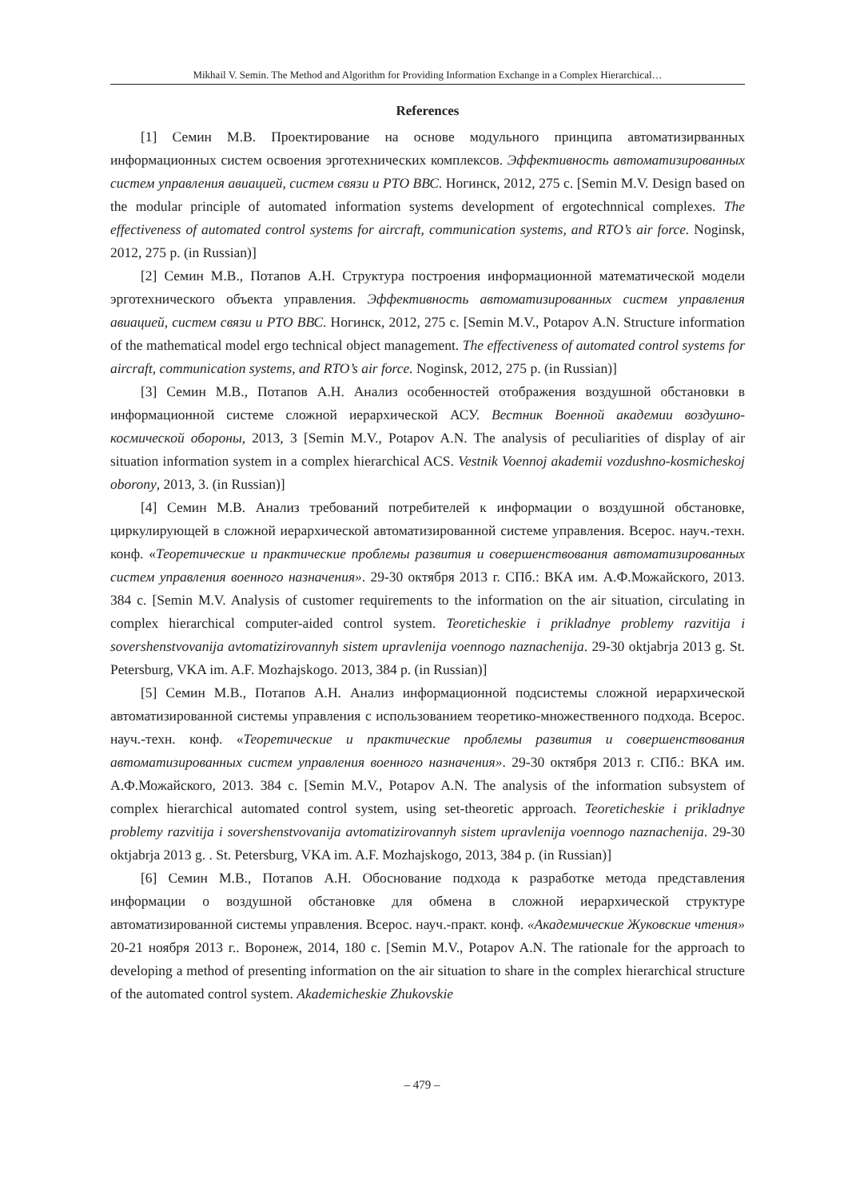Mikhail V. Semin. The Method and Algorithm for Providing Information Exchange in a Complex Hierarchical…
References
[1] Семин М.В. Проектирование на основе модульного принципа автоматизирванных информационных систем освоения эрготехнических комплексов. Эффективность автоматизированных систем управления авиацией, систем связи и РТО ВВС. Ногинск, 2012, 275 с. [Semin M.V. Design based on the modular principle of automated information systems development of ergotechnnical complexes. The effectiveness of automated control systems for aircraft, communication systems, and RTO’s air force. Noginsk, 2012, 275 p. (in Russian)]
[2] Семин М.В., Потапов А.Н. Структура построения информационной математической модели эрготехнического объекта управления. Эффективность автоматизированных систем управления авиацией, систем связи и РТО ВВС. Ногинск, 2012, 275 с. [Semin M.V., Potapov A.N. Structure information of the mathematical model ergo technical object management. The effectiveness of automated control systems for aircraft, communication systems, and RTO’s air force. Noginsk, 2012, 275 p. (in Russian)]
[3] Семин М.В., Потапов А.Н. Анализ особенностей отображения воздушной обстановки в информационной системе сложной иерархической АСУ. Вестник Военной академии воздушно-космической обороны, 2013, 3 [Semin M.V., Potapov A.N. The analysis of peculiarities of display of air situation information system in a complex hierarchical ACS. Vestnik Voennoj akademii vozdushno-kosmicheskoj oborony, 2013, 3. (in Russian)]
[4] Семин М.В. Анализ требований потребителей к информации о воздушной обстановке, циркулирующей в сложной иерархической автоматизированной системе управления. Всерос. науч.-техн. конф. «Теоретические и практические проблемы развития и совершенствования автоматизированных систем управления военного назначения». 29-30 октября 2013 г. СПб.: ВКА им. А.Ф.Можайского, 2013. 384 с. [Semin M.V. Analysis of customer requirements to the information on the air situation, circulating in complex hierarchical computer-aided control system. Teoreticheskie i prikladnye problemy razvitija i sovershenstvovanija avtomatizirovannyh sistem upravlenija voennogo naznachenija. 29-30 oktjabrja 2013 g. St. Petersburg, VKA im. A.F. Mozhajskogo. 2013, 384 p. (in Russian)]
[5] Семин М.В., Потапов А.Н. Анализ информационной подсистемы сложной иерархической автоматизированной системы управления с использованием теоретико-множественного подхода. Всерос. науч.-техн. конф. «Теоретические и практические проблемы развития и совершенствования автоматизированных систем управления военного назначения». 29-30 октября 2013 г. СПб.: ВКА им. А.Ф.Можайского, 2013. 384 с. [Semin M.V., Potapov A.N. The analysis of the information subsystem of complex hierarchical automated control system, using set-theoretic approach. Teoreticheskie i prikladnye problemy razvitija i sovershenstvovanija avtomatizirovannyh sistem upravlenija voennogo naznachenija. 29-30 oktjabrja 2013 g. . St. Petersburg, VKA im. A.F. Mozhajskogo, 2013, 384 p. (in Russian)]
[6] Семин М.В., Потапов А.Н. Обоснование подхода к разработке метода представления информации о воздушной обстановке для обмена в сложной иерархической структуре автоматизированной системы управления. Всерос. науч.-практ. конф. «Академические Жуковские чтения» 20-21 ноября 2013 г.. Воронеж, 2014, 180 с. [Semin M.V., Potapov A.N. The rationale for the approach to developing a method of presenting information on the air situation to share in the complex hierarchical structure of the automated control system. Akademicheskie Zhukovskie
– 479 –